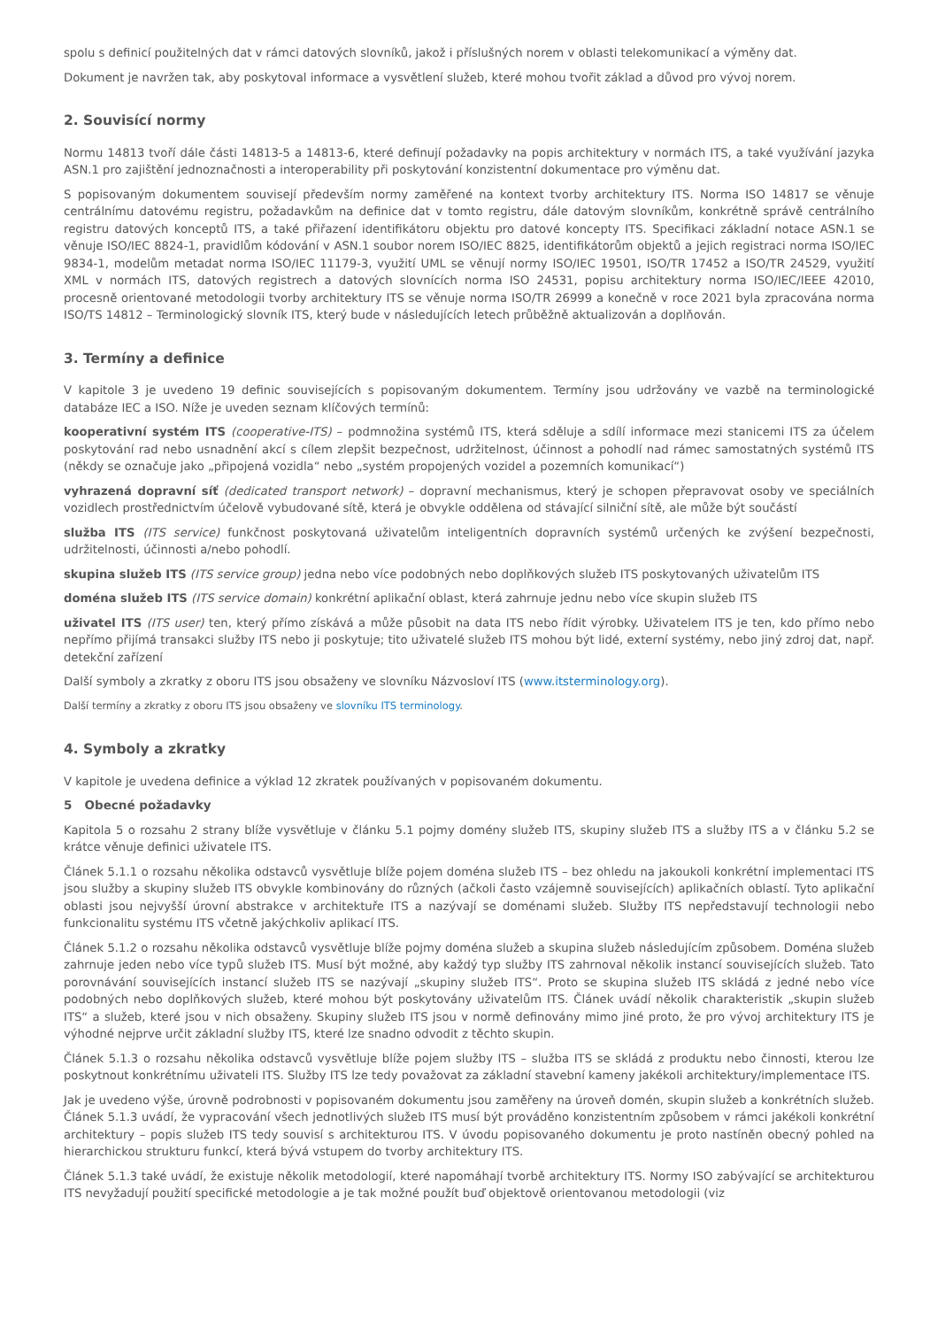spolu s definicí použitelných dat v rámci datových slovníků, jakož i příslušných norem v oblasti telekomunikací a výměny dat.
Dokument je navržen tak, aby poskytoval informace a vysvětlení služeb, které mohou tvořit základ a důvod pro vývoj norem.
2. Souvisící normy
Normu 14813 tvoří dále části 14813-5 a 14813-6, které definují požadavky na popis architektury v normách ITS, a také využívání jazyka ASN.1 pro zajištění jednoznačnosti a interoperability při poskytování konzistentní dokumentace pro výměnu dat.
S popisovaným dokumentem souvisejí především normy zaměřené na kontext tvorby architektury ITS. Norma ISO 14817 se věnuje centrálnímu datovému registru, požadavkům na definice dat v tomto registru, dále datovým slovníkům, konkrétně správě centrálního registru datových konceptů ITS, a také přiřazení identifikátoru objektu pro datové koncepty ITS. Specifikaci základní notace ASN.1 se věnuje ISO/IEC 8824-1, pravidlům kódování v ASN.1 soubor norem ISO/IEC 8825, identifikátorům objektů a jejich registraci norma ISO/IEC 9834-1, modelům metadat norma ISO/IEC 11179-3, využití UML se věnují normy ISO/IEC 19501, ISO/TR 17452 a ISO/TR 24529, využití XML v normách ITS, datových registrech a datových slovnících norma ISO 24531, popisu architektury norma ISO/IEC/IEEE 42010, procesně orientované metodologii tvorby architektury ITS se věnuje norma ISO/TR 26999 a konečně v roce 2021 byla zpracována norma ISO/TS 14812 – Terminologický slovník ITS, který bude v následujících letech průběžně aktualizován a doplňován.
3. Termíny a definice
V kapitole 3 je uvedeno 19 definic souvisejících s popisovaným dokumentem. Termíny jsou udržovány ve vazbě na terminologické databáze IEC a ISO. Níže je uveden seznam klíčových termínů:
kooperativní systém ITS (cooperative-ITS) – podmnožina systémů ITS, která sděluje a sdílí informace mezi stanicemi ITS za účelem poskytování rad nebo usnadnění akcí s cílem zlepšit bezpečnost, udržitelnost, účinnost a pohodlí nad rámec samostatných systémů ITS (někdy se označuje jako „připojená vozidla“ nebo „systém propojených vozidel a pozemních komunikací“)
vyhrazená dopravní síť (dedicated transport network) – dopravní mechanismus, který je schopen přepravovat osoby ve speciálních vozidlech prostřednictvím účelově vybudované sítě, která je obvykle oddělena od stávající silniční sítě, ale může být součástí
služba ITS (ITS service) funkčnost poskytovaná uživatelům inteligentních dopravních systémů určených ke zvýšení bezpečnosti, udržitelnosti, účinnosti a/nebo pohodlí.
skupina služeb ITS (ITS service group) jedna nebo více podobných nebo doplňkových služeb ITS poskytovaných uživatelům ITS
doména služeb ITS (ITS service domain) konkrétní aplikační oblast, která zahrnuje jednu nebo více skupin služeb ITS
uživatel ITS (ITS user) ten, který přímo získává a může působit na data ITS nebo řídit výrobky. Uživatelem ITS je ten, kdo přímo nebo nepřímo přijímá transakci služby ITS nebo ji poskytuje; tito uživatelé služeb ITS mohou být lidé, externí systémy, nebo jiný zdroj dat, např. detekční zařízení
Další symboly a zkratky z oboru ITS jsou obsaženy ve slovníku Názvosloví ITS (www.itsterminology.org).
Další termíny a zkratky z oboru ITS jsou obsaženy ve slovníku ITS terminology.
4. Symboly a zkratky
V kapitole je uvedena definice a výklad 12 zkratek používaných v popisovaném dokumentu.
5 Obecné požadavky
Kapitola 5 o rozsahu 2 strany blíže vysvětluje v článku 5.1 pojmy domény služeb ITS, skupiny služeb ITS a služby ITS a v článku 5.2 se krátce věnuje definici uživatele ITS.
Článek 5.1.1 o rozsahu několika odstavců vysvětluje blíže pojem doména služeb ITS – bez ohledu na jakoukoli konkrétní implementaci ITS jsou služby a skupiny služeb ITS obvykle kombinovány do různých (ačkoli často vzájemně souvisejících) aplikačních oblastí. Tyto aplikační oblasti jsou nejvyšší úrovní abstrakce v architektuře ITS a nazývají se doménami služeb. Služby ITS nepředstavují technologii nebo funkcionalitu systému ITS včetně jakýchkoliv aplikací ITS.
Článek 5.1.2 o rozsahu několika odstavců vysvětluje blíže pojmy doména služeb a skupina služeb následujícím způsobem. Doména služeb zahrnuje jeden nebo více typů služeb ITS. Musí být možné, aby každý typ služby ITS zahrnoval několik instancí souvisejících služeb. Tato porovnávání souvisejících instancí služeb ITS se nazývají „skupiny služeb ITS“. Proto se skupina služeb ITS skládá z jedné nebo více podobných nebo doplňkových služeb, které mohou být poskytovány uživatelům ITS. Článek uvádí několik charakteristik „skupin služeb ITS“ a služeb, které jsou v nich obsaženy. Skupiny služeb ITS jsou v normě definovány mimo jiné proto, že pro vývoj architektury ITS je výhodné nejprve určit základní služby ITS, které lze snadno odvodit z těchto skupin.
Článek 5.1.3 o rozsahu několika odstavců vysvětluje blíže pojem služby ITS – služba ITS se skládá z produktu nebo činnosti, kterou lze poskytnout konkrétnímu uživateli ITS. Služby ITS lze tedy považovat za základní stavební kameny jakékoli architektury/implementace ITS.
Jak je uvedeno výše, úrovně podrobnosti v popisovaném dokumentu jsou zaměřeny na úroveň domén, skupin služeb a konkrétních služeb. Článek 5.1.3 uvádí, že vypracování všech jednotlivých služeb ITS musí být prováděno konzistentním způsobem v rámci jakékoli konkrétní architektury – popis služeb ITS tedy souvisí s architekturou ITS. V úvodu popisovaného dokumentu je proto nastíněn obecný pohled na hierarchickou strukturu funkcí, která bývá vstupem do tvorby architektury ITS.
Článek 5.1.3 také uvádí, že existuje několik metodologií, které napomáhají tvorbě architektury ITS. Normy ISO zabývající se architekturou ITS nevyžadují použití specifické metodologie a je tak možné použít buď objektově orientovanou metodologii (viz